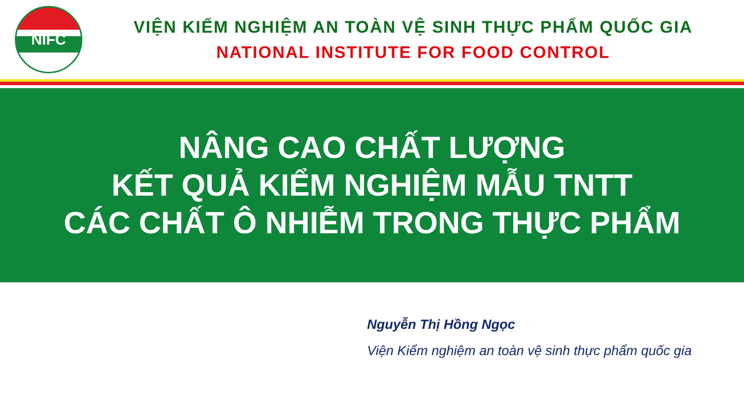NIFC
VIỆN KIỂM NGHIỆM AN TOÀN VỆ SINH THỰC PHẨM QUỐC GIA
NATIONAL INSTITUTE FOR FOOD CONTROL
NÂNG CAO CHẤT LƯỢNG
KẾT QUẢ KIỂM NGHIỆM MẪU TNTT
CÁC CHẤT Ô NHIỄM TRONG THỰC PHẨM
Nguyễn Thị Hồng Ngọc
Viện Kiểm nghiệm an toàn vệ sinh thực phẩm quốc gia